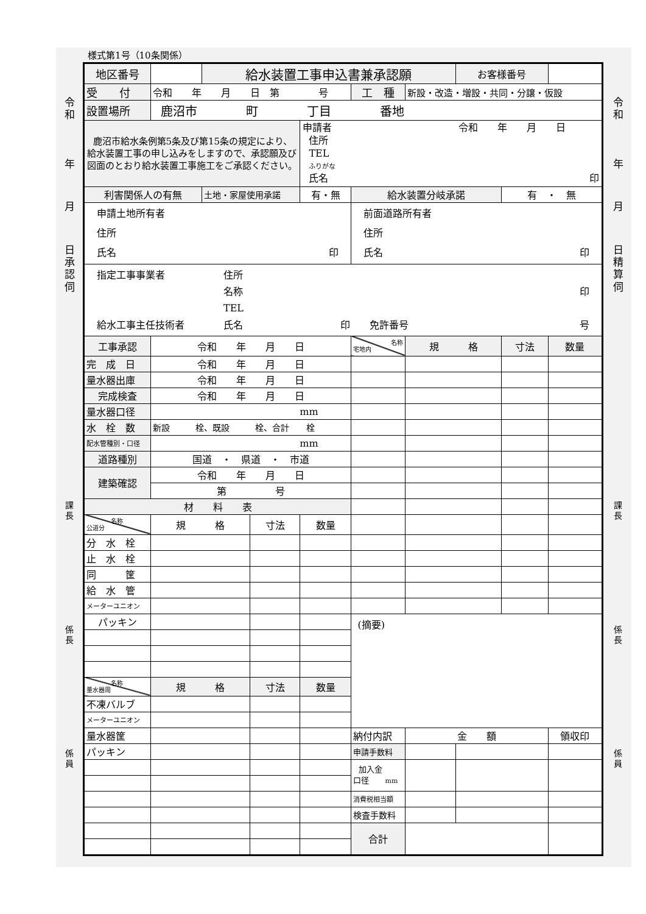令
和
年
月
日
承
認
伺
課
長
係
長
係
員
様式第1号（10条関係）
| 地区番号 | | 給水装置工事申込書兼承認願 | | | | | お客様番号 | | |
| 受 付 | 令和 年 月 日 第 号 | | | | 工 種 | 新設・改造・増設・共同・分譲・仮設 | | | |
| 設置場所 | 鹿沼市 町 丁目 番地 | | | | | | | | |
| 鹿沼市給水条例第5条及び第15条の規定により、給水装置工事の申し込みをしますので、承認願及び図面のとおり給水装置工事施工をご承認ください。 | | | | 申請者 令和 年 月 日 住所 TEL ふりがな 氏名 印 | | | | | |
| 利害関係人の有無 | | 土地・家屋使用承諾 | | 有・無 | 給水装置分岐承諾 | | | 有 ・ 無 | |
| 申請土地所有者 住所 氏名 印 | | | | | 前面道路所有者 住所 氏名 印 | | | | |
| 指定工事事業者 住所 名称 印 TEL 給水工事主任技術者 氏名 印 免許番号 号 | | | | | | | | | |
| 工事承認 | 令和 年 月 日 | | | | 名称 宅地内 | 規 格 | | 寸法 | 数量 |
| 完 成 日 | 令和 年 月 日 | | | | | | | | |
| 量水器出庫 | 令和 年 月 日 | | | | | | | | |
| 完成検査 | 令和 年 月 日 | | | | | | | | |
| 量水器口径 | mm | | | | | | | | |
| 水 栓 数 | 新設 栓、既設 栓、合計 栓 | | | | | | | | |
| 配水管種別・口径 | mm | | | | | | | | |
| 道路種別 | 国道 ・ 県道 ・ 市道 | | | | | | | | |
| 建築確認 | 令和 年 月 日 | | | | | | | | |
| | 第 号 | | | | | | | | |
| 材 料 表 | | | | | | | | | |
| 名称 公道分 | 規 格 | | 寸法 | 数量 | | | | | |
| 分 水 栓 | | | | | | | | | |
| 止 水 栓 | | | | | | | | | |
| 同 筐 | | | | | | | | | |
| 給 水 管 | | | | | | | | | |
| メーターユニオン | | | | | | | | | |
| パッキン | | | | | (摘要) | | | | |
| 名称 量水器周 | 規 格 | | 寸法 | 数量 | | | | | |
| 不凍バルブ | | | | | | | | | |
| メーターユニオン | | | | | | | | | |
| 量水器筐 | | | | | 納付内訳 | 金 額 | | | 領収印 |
| パッキン | | | | | 申請手数料 | | | | |
| | | | | | 加入金 口径 mm | | | | |
| | | | | | 消費税相当額 | | | | |
| | | | | | 検査手数料 | | | | |
| | | | | | 合計 | | | | |
令
和
年
月
日
精
算
伺
課
長
係
長
係
員